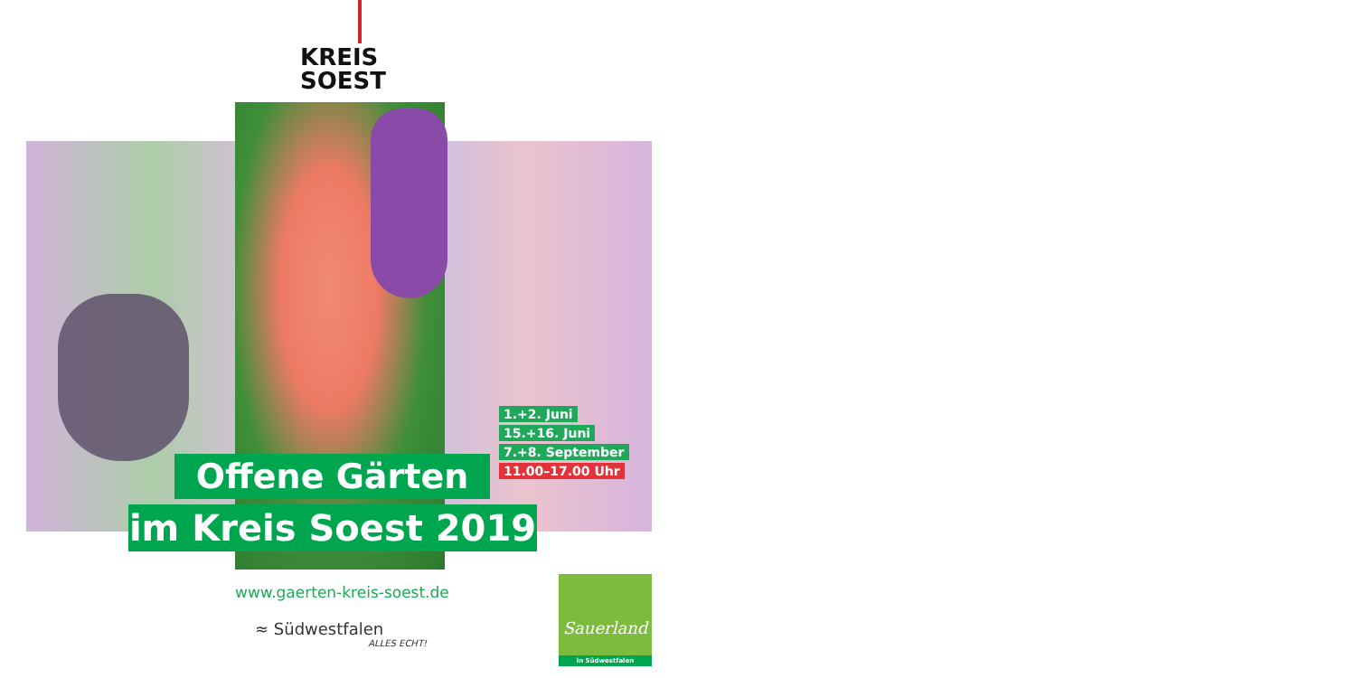KREIS
SOEST
Offene Gärten
im Kreis Soest 2019
1.+2. Juni
15.+16. Juni
7.+8. September
11.00–17.00 Uhr
www.gaerten-kreis-soest.de
≈ Südwestfalen
ALLES ECHT!
Sauerland
in Südwestfalen